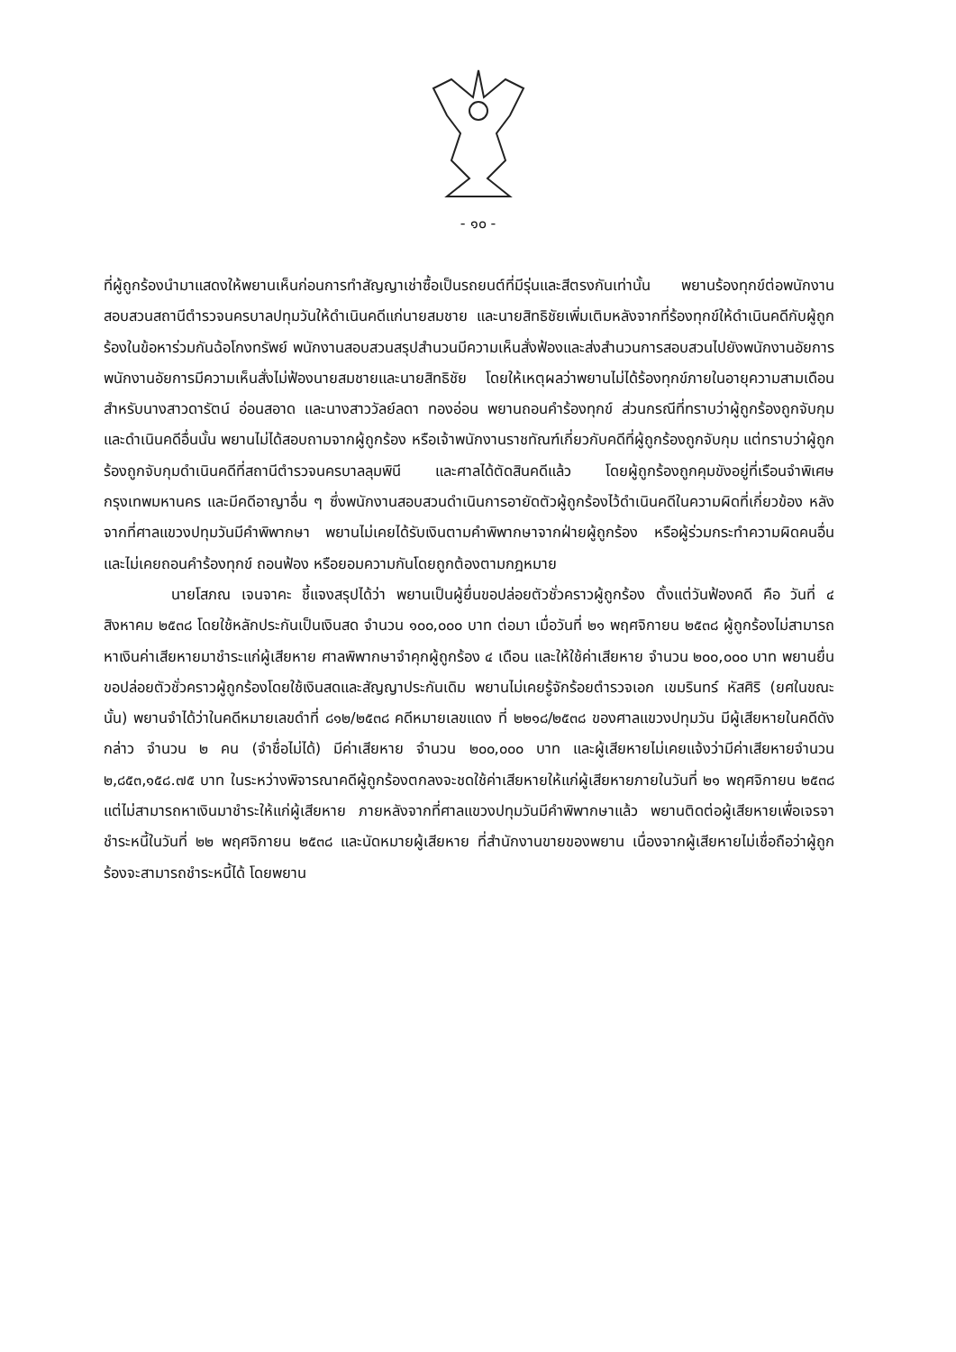- ๑๐ -
ที่ผู้ถูกร้องนำมาแสดงให้พยานเห็นก่อนการทำสัญญาเช่าซื้อเป็นรถยนต์ที่มีรุ่นและสีตรงกันเท่านั้น พยานร้องทุกข์ต่อพนักงานสอบสวนสถานีตำรวจนครบาลปทุมวันให้ดำเนินคดีแก่นายสมชาย และนายสิทธิชัยเพิ่มเติมหลังจากที่ร้องทุกข์ให้ดำเนินคดีกับผู้ถูกร้องในข้อหาร่วมกันฉ้อโกงทรัพย์ พนักงานสอบสวนสรุปสำนวนมีความเห็นสั่งฟ้องและส่งสำนวนการสอบสวนไปยังพนักงานอัยการ พนักงานอัยการมีความเห็นสั่งไม่ฟ้องนายสมชายและนายสิทธิชัย โดยให้เหตุผลว่าพยานไม่ได้ร้องทุกข์ภายในอายุความสามเดือน สำหรับนางสาวดารัตน์ อ่อนสอาด และนางสาววัลย์ลดา ทองอ่อน พยานถอนคำร้องทุกข์ ส่วนกรณีที่ทราบว่าผู้ถูกร้องถูกจับกุมและดำเนินคดีอื่นนั้น พยานไม่ได้สอบถามจากผู้ถูกร้อง หรือเจ้าพนักงานราชทัณฑ์เกี่ยวกับคดีที่ผู้ถูกร้องถูกจับกุม แต่ทราบว่าผู้ถูกร้องถูกจับกุมดำเนินคดีที่สถานีตำรวจนครบาลลุมพินี และศาลได้ตัดสินคดีแล้ว โดยผู้ถูกร้องถูกคุมขังอยู่ที่เรือนจำพิเศษกรุงเทพมหานคร และมีคดีอาญาอื่น ๆ ซึ่งพนักงานสอบสวนดำเนินการอายัดตัวผู้ถูกร้องไว้ดำเนินคดีในความผิดที่เกี่ยวข้อง หลังจากที่ศาลแขวงปทุมวันมีคำพิพากษา พยานไม่เคยได้รับเงินตามคำพิพากษาจากฝ่ายผู้ถูกร้อง หรือผู้ร่วมกระทำความผิดคนอื่น และไม่เคยถอนคำร้องทุกข์ ถอนฟ้อง หรือยอมความกันโดยถูกต้องตามกฎหมาย
นายโสภณ เจนจาคะ ชี้แจงสรุปได้ว่า พยานเป็นผู้ยื่นขอปล่อยตัวชั่วคราวผู้ถูกร้อง ตั้งแต่วันฟ้องคดี คือ วันที่ ๔ สิงหาคม ๒๕๓๘ โดยใช้หลักประกันเป็นเงินสด จำนวน ๑๐๐,๐๐๐ บาท ต่อมา เมื่อวันที่ ๒๑ พฤศจิกายน ๒๕๓๘ ผู้ถูกร้องไม่สามารถหาเงินค่าเสียหายมาชำระแก่ผู้เสียหาย ศาลพิพากษาจำคุกผู้ถูกร้อง ๔ เดือน และให้ใช้ค่าเสียหาย จำนวน ๒๐๐,๐๐๐ บาท พยานยื่นขอปล่อยตัวชั่วคราวผู้ถูกร้องโดยใช้เงินสดและสัญญาประกันเดิม พยานไม่เคยรู้จักร้อยตำรวจเอก เขมรินทร์ หัสศิริ (ยศในขณะนั้น) พยานจำได้ว่าในคดีหมายเลขดำที่ ๘๑๒/๒๕๓๘ คดีหมายเลขแดง ที่ ๒๒๑๘/๒๕๓๘ ของศาลแขวงปทุมวัน มีผู้เสียหายในคดีดังกล่าว จำนวน ๒ คน (จำชื่อไม่ได้) มีค่าเสียหาย จำนวน ๒๐๐,๐๐๐ บาท และผู้เสียหายไม่เคยแจ้งว่ามีค่าเสียหายจำนวน ๒,๘๕๓,๑๕๘.๗๕ บาท ในระหว่างพิจารณาคดีผู้ถูกร้องตกลงจะชดใช้ค่าเสียหายให้แก่ผู้เสียหายภายในวันที่ ๒๑ พฤศจิกายน ๒๕๓๘ แต่ไม่สามารถหาเงินมาชำระให้แก่ผู้เสียหาย ภายหลังจากที่ศาลแขวงปทุมวันมีคำพิพากษาแล้ว พยานติดต่อผู้เสียหายเพื่อเจรจาชำระหนี้ในวันที่ ๒๒ พฤศจิกายน ๒๕๓๘ และนัดหมายผู้เสียหาย ที่สำนักงานขายของพยาน เนื่องจากผู้เสียหายไม่เชื่อถือว่าผู้ถูกร้องจะสามารถชำระหนี้ได้ โดยพยาน